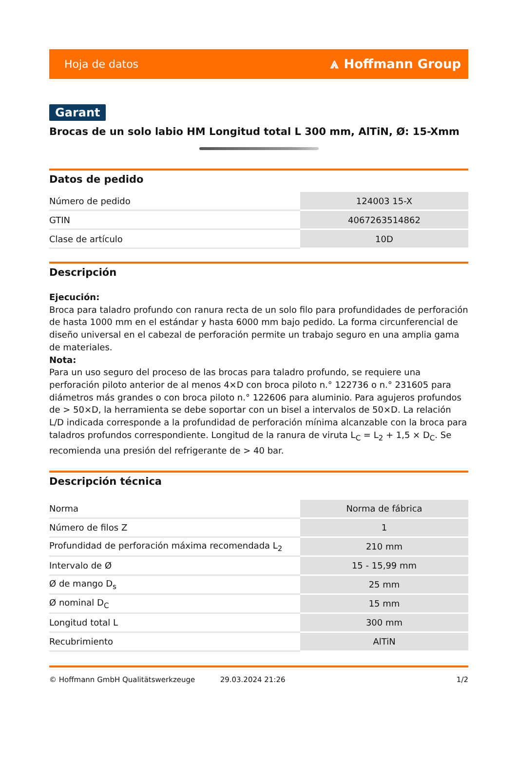Hoja de datos ⩓ Hoffmann Group
Garant
Brocas de un solo labio HM Longitud total L 300 mm, AlTiN, Ø: 15-Xmm
Datos de pedido
| Número de pedido | 124003 15-X |
| GTIN | 4067263514862 |
| Clase de artículo | 10D |
Descripción
Ejecución:
Broca para taladro profundo con ranura recta de un solo filo para profundidades de perforación de hasta 1000 mm en el estándar y hasta 6000 mm bajo pedido. La forma circunferencial de diseño universal en el cabezal de perforación permite un trabajo seguro en una amplia gama de materiales.
Nota:
Para un uso seguro del proceso de las brocas para taladro profundo, se requiere una perforación piloto anterior de al menos 4×D con broca piloto n.° 122736 o n.° 231605 para diámetros más grandes o con broca piloto n.° 122606 para aluminio. Para agujeros profundos de > 50×D, la herramienta se debe soportar con un bisel a intervalos de 50×D. La relación L/D indicada corresponde a la profundidad de perforación mínima alcanzable con la broca para taladros profundos correspondiente. Longitud de la ranura de viruta L<sub>C</sub> = L<sub>2</sub> + 1,5 × D<sub>C</sub>. Se recomienda una presión del refrigerante de > 40 bar.
Descripción técnica
| Norma | Norma de fábrica |
| Número de filos Z | 1 |
| Profundidad de perforación máxima recomendada L<sub>2</sub> | 210 mm |
| Intervalo de Ø | 15 - 15,99 mm |
| Ø de mango D<sub>s</sub> | 25 mm |
| Ø nominal D<sub>C</sub> | 15 mm |
| Longitud total L | 300 mm |
| Recubrimiento | AlTiN |
© Hoffmann GmbH Qualitätswerkzeuge 29.03.2024 21:26 1/2